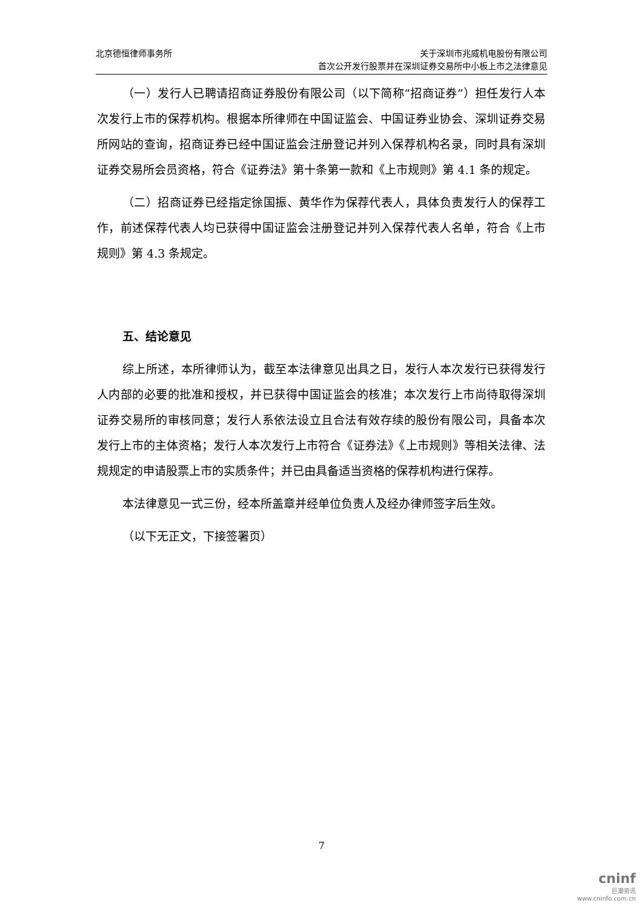北京德恒律师事务所 关于深圳市兆威机电股份有限公司
首次公开发行股票并在深圳证券交易所中小板上市之法律意见
（一）发行人已聘请招商证券股份有限公司（以下简称“招商证券”）担任发行人本次发行上市的保荐机构。根据本所律师在中国证监会、中国证券业协会、深圳证券交易所网站的查询，招商证券已经中国证监会注册登记并列入保荐机构名录，同时具有深圳证券交易所会员资格，符合《证券法》第十条第一款和《上市规则》第 4.1 条的规定。
（二）招商证券已经指定徐国振、黄华作为保荐代表人，具体负责发行人的保荐工作，前述保荐代表人均已获得中国证监会注册登记并列入保荐代表人名单，符合《上市规则》第 4.3 条规定。
五、结论意见
综上所述，本所律师认为，截至本法律意见出具之日，发行人本次发行已获得发行人内部的必要的批准和授权，并已获得中国证监会的核准；本次发行上市尚待取得深圳证券交易所的审核同意；发行人系依法设立且合法有效存续的股份有限公司，具备本次发行上市的主体资格；发行人本次发行上市符合《证券法》《上市规则》等相关法律、法规规定的申请股票上市的实质条件；并已由具备适当资格的保荐机构进行保荐。
本法律意见一式三份，经本所盖章并经单位负责人及经办律师签字后生效。
（以下无正文，下接签署页）
7
cninf
巨潮资讯
www.cninfo.com.cn